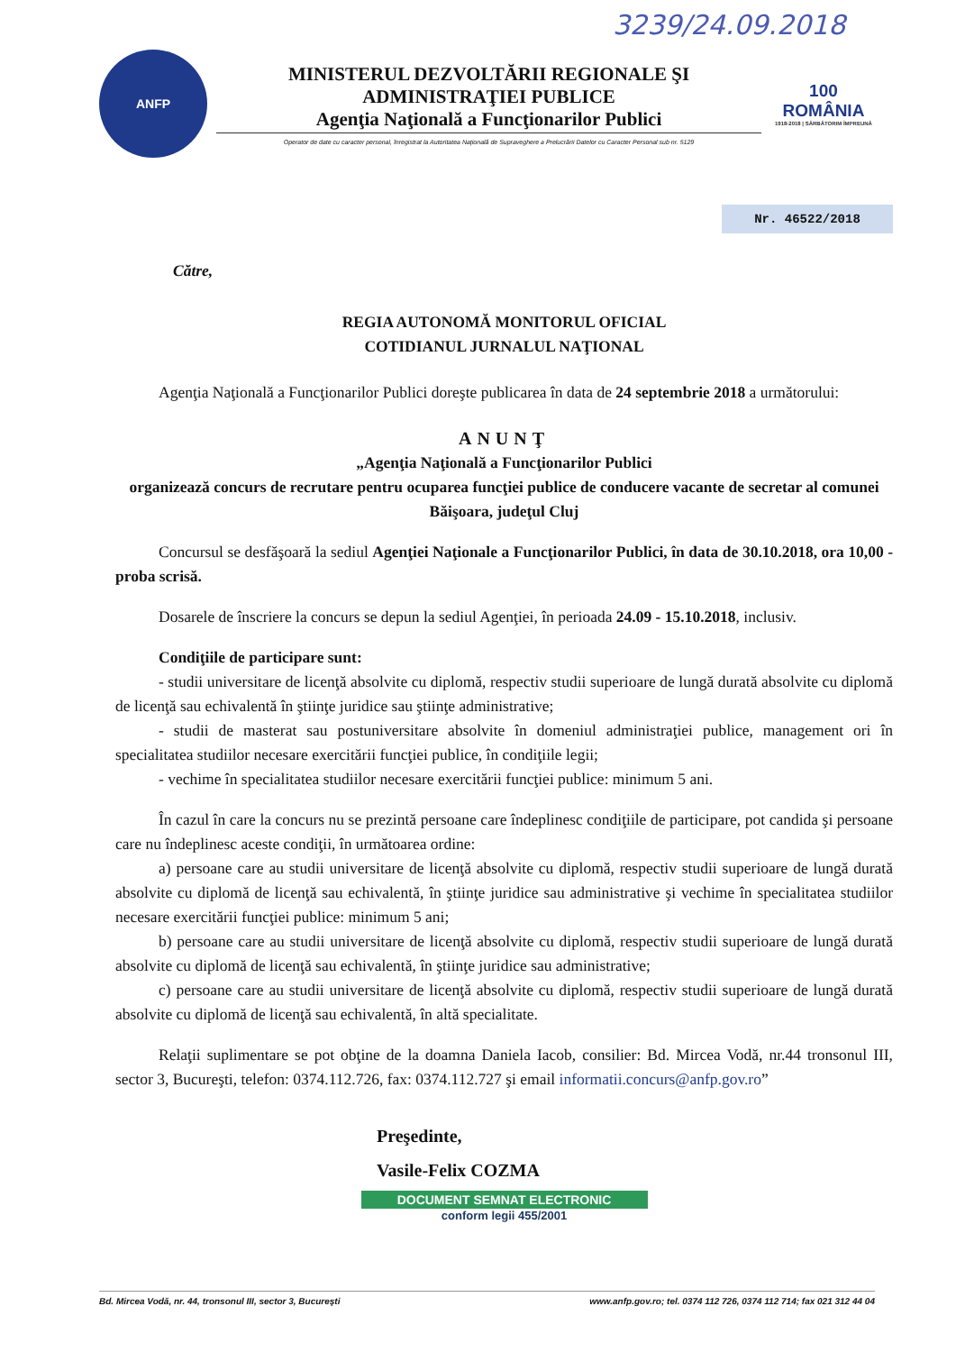3239/24.09.2018
ANFP
MINISTERUL DEZVOLTĂRII REGIONALE ŞI ADMINISTRAŢIEI PUBLICE
Agenţia Naţională a Funcţionarilor Publici
Operator de date cu caracter personal, înregistrat la Autoritatea Naţională de Supraveghere a Prelucrării Datelor cu Caracter Personal sub nr. 5129
100
ROMÂNIA
1918-2018 | SĂRBĂTORIM ÎMPREUNĂ
Nr. 46522/2018
Către,
REGIA AUTONOMĂ MONITORUL OFICIAL
COTIDIANUL JURNALUL NAŢIONAL
Agenţia Naţională a Funcţionarilor Publici doreşte publicarea în data de 24 septembrie 2018 a următorului:
ANUNŢ
„Agenţia Naţională a Funcţionarilor Publici
organizează concurs de recrutare pentru ocuparea funcţiei publice de conducere vacante de secretar al comunei Băişoara, judeţul Cluj
Concursul se desfăşoară la sediul Agenţiei Naţionale a Funcţionarilor Publici, în data de 30.10.2018, ora 10,00 - proba scrisă.
Dosarele de înscriere la concurs se depun la sediul Agenţiei, în perioada 24.09 - 15.10.2018, inclusiv.
Condiţiile de participare sunt:
- studii universitare de licenţă absolvite cu diplomă, respectiv studii superioare de lungă durată absolvite cu diplomă de licenţă sau echivalentă în ştiinţe juridice sau ştiinţe administrative;
- studii de masterat sau postuniversitare absolvite în domeniul administraţiei publice, management ori în specialitatea studiilor necesare exercitării funcţiei publice, în condiţiile legii;
- vechime în specialitatea studiilor necesare exercitării funcţiei publice: minimum 5 ani.
În cazul în care la concurs nu se prezintă persoane care îndeplinesc condiţiile de participare, pot candida şi persoane care nu îndeplinesc aceste condiţii, în următoarea ordine:
a) persoane care au studii universitare de licenţă absolvite cu diplomă, respectiv studii superioare de lungă durată absolvite cu diplomă de licenţă sau echivalentă, în ştiinţe juridice sau administrative şi vechime în specialitatea studiilor necesare exercitării funcţiei publice: minimum 5 ani;
b) persoane care au studii universitare de licenţă absolvite cu diplomă, respectiv studii superioare de lungă durată absolvite cu diplomă de licenţă sau echivalentă, în ştiinţe juridice sau administrative;
c) persoane care au studii universitare de licenţă absolvite cu diplomă, respectiv studii superioare de lungă durată absolvite cu diplomă de licenţă sau echivalentă, în altă specialitate.
Relaţii suplimentare se pot obţine de la doamna Daniela Iacob, consilier: Bd. Mircea Vodă, nr.44 tronsonul III, sector 3, Bucureşti, telefon: 0374.112.726, fax: 0374.112.727 şi email informatii.concurs@anfp.gov.ro”
Preşedinte,
Vasile-Felix COZMA
DOCUMENT SEMNAT ELECTRONIC
conform legii 455/2001
Bd. Mircea Vodă, nr. 44, tronsonul III, sector 3, Bucureşti www.anfp.gov.ro; tel. 0374 112 726, 0374 112 714; fax 021 312 44 04